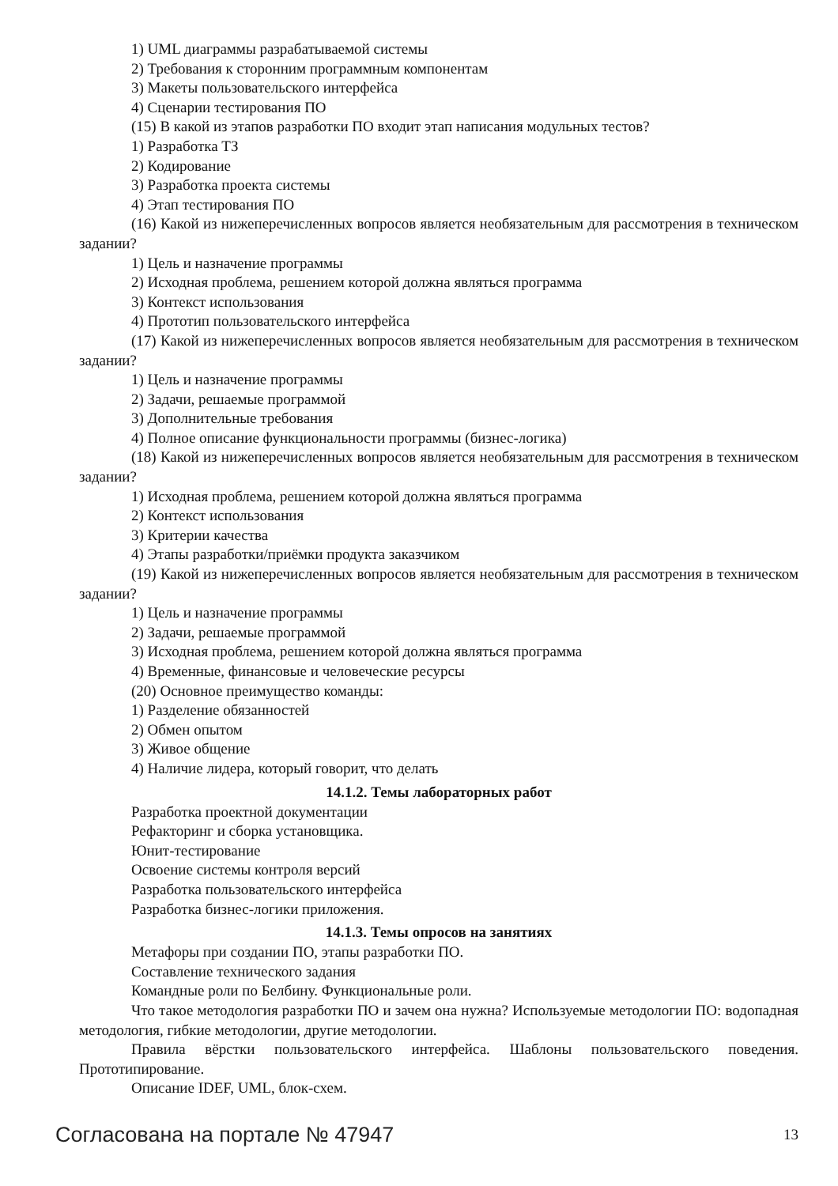1) UML диаграммы разрабатываемой системы
2) Требования к сторонним программным компонентам
3) Макеты пользовательского интерфейса
4) Сценарии тестирования ПО
(15) В какой из этапов разработки ПО входит этап написания модульных тестов?
1) Разработка ТЗ
2) Кодирование
3) Разработка проекта системы
4) Этап тестирования ПО
(16) Какой из нижеперечисленных вопросов является необязательным для рассмотрения в техническом задании?
1) Цель и назначение программы
2) Исходная проблема, решением которой должна являться программа
3) Контекст использования
4) Прототип пользовательского интерфейса
(17) Какой из нижеперечисленных вопросов является необязательным для рассмотрения в техническом задании?
1) Цель и назначение программы
2) Задачи, решаемые программой
3) Дополнительные требования
4) Полное описание функциональности программы (бизнес-логика)
(18) Какой из нижеперечисленных вопросов является необязательным для рассмотрения в техническом задании?
1) Исходная проблема, решением которой должна являться программа
2) Контекст использования
3) Критерии качества
4) Этапы разработки/приёмки продукта заказчиком
(19) Какой из нижеперечисленных вопросов является необязательным для рассмотрения в техническом задании?
1) Цель и назначение программы
2) Задачи, решаемые программой
3) Исходная проблема, решением которой должна являться программа
4) Временные, финансовые и человеческие ресурсы
(20) Основное преимущество команды:
1) Разделение обязанностей
2) Обмен опытом
3) Живое общение
4) Наличие лидера, который говорит, что делать
14.1.2. Темы лабораторных работ
Разработка проектной документации
Рефакторинг и сборка установщика.
Юнит-тестирование
Освоение системы контроля версий
Разработка пользовательского интерфейса
Разработка бизнес-логики приложения.
14.1.3. Темы опросов на занятиях
Метафоры при создании ПО, этапы разработки ПО.
Составление технического задания
Командные роли по Белбину. Функциональные роли.
Что такое методология разработки ПО и зачем она нужна? Используемые методологии ПО: водопадная методология, гибкие методологии, другие методологии.
Правила вёрстки пользовательского интерфейса. Шаблоны пользовательского поведения. Прототипирование.
Описание IDEF, UML, блок-схем.
Согласована на портале № 47947 13